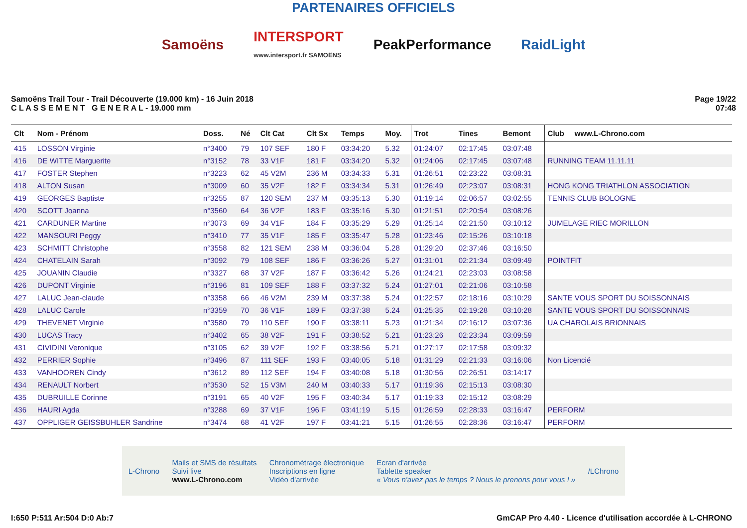PARTENAIRES OFFICIELS
Samoëns INTERSPORT
www.intersport.fr SAMOËNS PeakPerformance RaidLight
Samoëns Trail Tour - Trail Découverte (19.000 km) - 16 Juin 2018
C L A S S E M E N T G E N E R A L - 19.000 mm
Page 19/22
07:48
| Clt | Nom - Prénom | Doss. | Né | Clt Cat | Clt Sx | Temps | Moy. | Trot | Tines | Bemont | Club www.L-Chrono.com |
| --- | --- | --- | --- | --- | --- | --- | --- | --- | --- | --- | --- |
| 415 | LOSSON Virginie | n°3400 | 79 | 107 SEF | 180 F | 03:34:20 | 5.32 | 01:24:07 | 02:17:45 | 03:07:48 | |
| 416 | DE WITTE Marguerite | n°3152 | 78 | 33 V1F | 181 F | 03:34:20 | 5.32 | 01:24:06 | 02:17:45 | 03:07:48 | RUNNING TEAM 11.11.11 |
| 417 | FOSTER Stephen | n°3223 | 62 | 45 V2M | 236 M | 03:34:33 | 5.31 | 01:26:51 | 02:23:22 | 03:08:31 | |
| 418 | ALTON Susan | n°3009 | 60 | 35 V2F | 182 F | 03:34:34 | 5.31 | 01:26:49 | 02:23:07 | 03:08:31 | HONG KONG TRIATHLON ASSOCIATION |
| 419 | GEORGES Baptiste | n°3255 | 87 | 120 SEM | 237 M | 03:35:13 | 5.30 | 01:19:14 | 02:06:57 | 03:02:55 | TENNIS CLUB BOLOGNE |
| 420 | SCOTT Joanna | n°3560 | 64 | 36 V2F | 183 F | 03:35:16 | 5.30 | 01:21:51 | 02:20:54 | 03:08:26 | |
| 421 | CARDUNER Martine | n°3073 | 69 | 34 V1F | 184 F | 03:35:29 | 5.29 | 01:25:14 | 02:21:50 | 03:10:12 | JUMELAGE RIEC MORILLON |
| 422 | MANSOURI Peggy | n°3410 | 77 | 35 V1F | 185 F | 03:35:47 | 5.28 | 01:23:46 | 02:15:26 | 03:10:18 | |
| 423 | SCHMITT Christophe | n°3558 | 82 | 121 SEM | 238 M | 03:36:04 | 5.28 | 01:29:20 | 02:37:46 | 03:16:50 | |
| 424 | CHATELAIN Sarah | n°3092 | 79 | 108 SEF | 186 F | 03:36:26 | 5.27 | 01:31:01 | 02:21:34 | 03:09:49 | POINTFIT |
| 425 | JOUANIN Claudie | n°3327 | 68 | 37 V2F | 187 F | 03:36:42 | 5.26 | 01:24:21 | 02:23:03 | 03:08:58 | |
| 426 | DUPONT Virginie | n°3196 | 81 | 109 SEF | 188 F | 03:37:32 | 5.24 | 01:27:01 | 02:21:06 | 03:10:58 | |
| 427 | LALUC Jean-claude | n°3358 | 66 | 46 V2M | 239 M | 03:37:38 | 5.24 | 01:22:57 | 02:18:16 | 03:10:29 | SANTE VOUS SPORT DU SOISSONNAIS |
| 428 | LALUC Carole | n°3359 | 70 | 36 V1F | 189 F | 03:37:38 | 5.24 | 01:25:35 | 02:19:28 | 03:10:28 | SANTE VOUS SPORT DU SOISSONNAIS |
| 429 | THEVENET Virginie | n°3580 | 79 | 110 SEF | 190 F | 03:38:11 | 5.23 | 01:21:34 | 02:16:12 | 03:07:36 | UA CHAROLAIS BRIONNAIS |
| 430 | LUCAS Tracy | n°3402 | 65 | 38 V2F | 191 F | 03:38:52 | 5.21 | 01:23:26 | 02:23:34 | 03:09:59 | |
| 431 | CIVIDINI Veronique | n°3105 | 62 | 39 V2F | 192 F | 03:38:56 | 5.21 | 01:27:17 | 02:17:58 | 03:09:32 | |
| 432 | PERRIER Sophie | n°3496 | 87 | 111 SEF | 193 F | 03:40:05 | 5.18 | 01:31:29 | 02:21:33 | 03:16:06 | Non Licencié |
| 433 | VANHOOREN Cindy | n°3612 | 89 | 112 SEF | 194 F | 03:40:08 | 5.18 | 01:30:56 | 02:26:51 | 03:14:17 | |
| 434 | RENAULT Norbert | n°3530 | 52 | 15 V3M | 240 M | 03:40:33 | 5.17 | 01:19:36 | 02:15:13 | 03:08:30 | |
| 435 | DUBRUILLE Corinne | n°3191 | 65 | 40 V2F | 195 F | 03:40:34 | 5.17 | 01:19:33 | 02:15:12 | 03:08:29 | |
| 436 | HAURI Agda | n°3288 | 69 | 37 V1F | 196 F | 03:41:19 | 5.15 | 01:26:59 | 02:28:33 | 03:16:47 | PERFORM |
| 437 | OPPLIGER GEISSBUHLER Sandrine | n°3474 | 68 | 41 V2F | 197 F | 03:41:21 | 5.15 | 01:26:55 | 02:28:36 | 03:16:47 | PERFORM |
L-Chrono Mails et SMS de résultats
Suivi live
www.L-Chrono.com Chronométrage électronique
Inscriptions en ligne
Vidéo d'arrivée Ecran d'arrivée
Tablette speaker
« Vous n'avez pas le temps ? Nous le prenons pour vous ! » /LChrono
I:650 P:511 Ar:504 D:0 Ab:7 GmCAP Pro 4.40 - Licence d'utilisation accordée à L-CHRONO